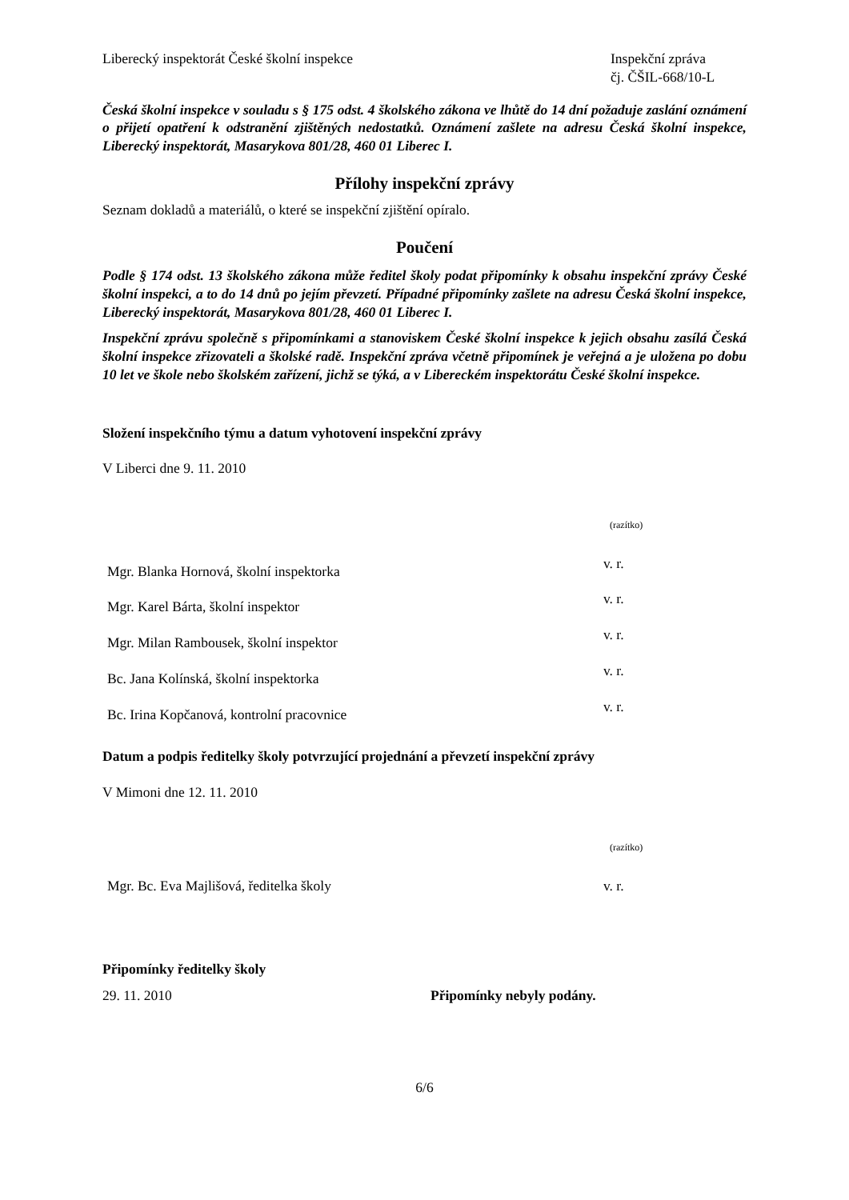Liberecký inspektorát České školní inspekce
Inspekční zpráva
čj. ČŠIL-668/10-L
Česká školní inspekce v souladu s § 175 odst. 4 školského zákona ve lhůtě do 14 dní požaduje zaslání oznámení o přijetí opatření k odstranění zjištěných nedostatků. Oznámení zašlete na adresu Česká školní inspekce, Liberecký inspektorát, Masarykova 801/28, 460 01 Liberec I.
Přílohy inspekční zprávy
Seznam dokladů a materiálů, o které se inspekční zjištění opíralo.
Poučení
Podle § 174 odst. 13 školského zákona může ředitel školy podat připomínky k obsahu inspekční zprávy České školní inspekci, a to do 14 dnů po jejím převzetí. Případné připomínky zašlete na adresu Česká školní inspekce, Liberecký inspektorát, Masarykova 801/28, 460 01 Liberec I.
Inspekční zprávu společně s připomínkami a stanoviskem České školní inspekce k jejich obsahu zasílá Česká školní inspekce zřizovateli a školské radě. Inspekční zpráva včetně připomínek je veřejná a je uložena po dobu 10 let ve škole nebo školském zařízení, jichž se týká, a v Libereckém inspektorátu České školní inspekce.
Složení inspekčního týmu a datum vyhotovení inspekční zprávy
V Liberci dne 9. 11. 2010
(razítko)
Mgr. Blanka Hornová, školní inspektorka v. r.
Mgr. Karel Bárta, školní inspektor v. r.
Mgr. Milan Rambousek, školní inspektor v. r.
Bc. Jana Kolínská, školní inspektorka v. r.
Bc. Irina Kopčanová, kontrolní pracovnice v. r.
Datum a podpis ředitelky školy potvrzující projednání a převzetí inspekční zprávy
V Mimoni dne 12. 11. 2010
(razítko)
Mgr. Bc. Eva Majlišová, ředitelka školy v. r.
Připomínky ředitelky školy
29. 11. 2010 Připomínky nebyly podány.
6/6